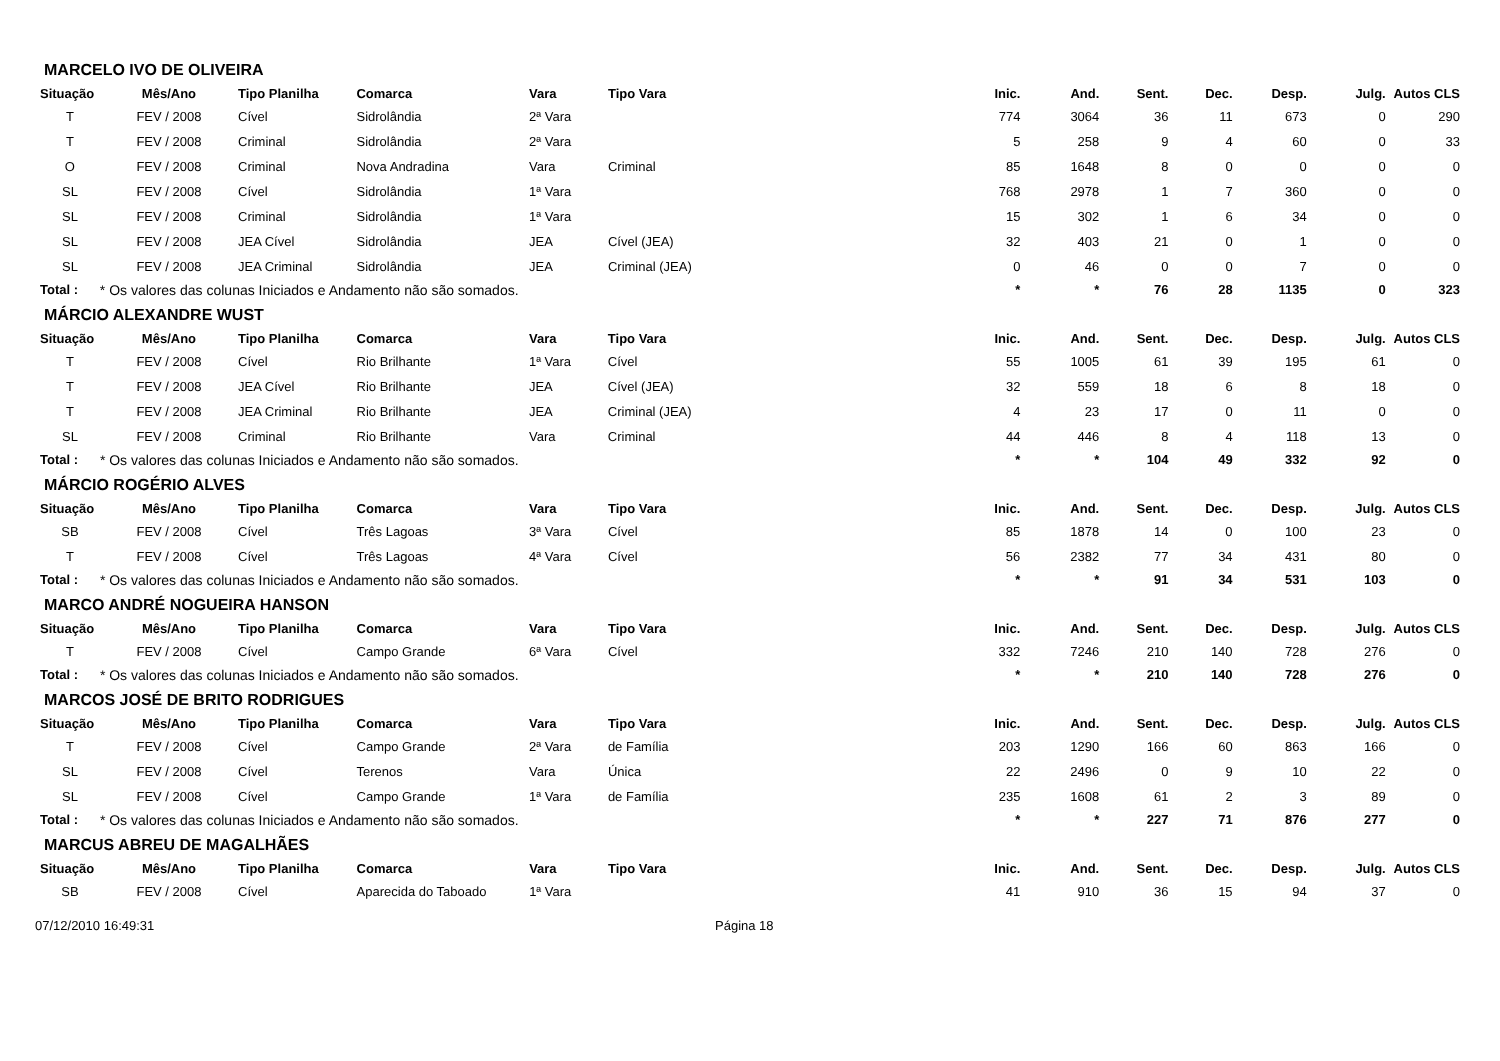MARCELO IVO DE OLIVEIRA
| Situação | Mês/Ano | Tipo Planilha | Comarca | Vara | Tipo Vara | Inic. | And. | Sent. | Dec. | Desp. | Julg. | Autos CLS |
| --- | --- | --- | --- | --- | --- | --- | --- | --- | --- | --- | --- | --- |
| T | FEV / 2008 | Cível | Sidrolândia | 2ª Vara | | 774 | 3064 | 36 | 11 | 673 | 0 | 290 |
| T | FEV / 2008 | Criminal | Sidrolândia | 2ª Vara | | 5 | 258 | 9 | 4 | 60 | 0 | 33 |
| O | FEV / 2008 | Criminal | Nova Andradina | Vara | Criminal | 85 | 1648 | 8 | 0 | 0 | 0 | 0 |
| SL | FEV / 2008 | Cível | Sidrolândia | 1ª Vara | | 768 | 2978 | 1 | 7 | 360 | 0 | 0 |
| SL | FEV / 2008 | Criminal | Sidrolândia | 1ª Vara | | 15 | 302 | 1 | 6 | 34 | 0 | 0 |
| SL | FEV / 2008 | JEA Cível | Sidrolândia | JEA | Cível (JEA) | 32 | 403 | 21 | 0 | 1 | 0 | 0 |
| SL | FEV / 2008 | JEA Criminal | Sidrolândia | JEA | Criminal (JEA) | 0 | 46 | 0 | 0 | 7 | 0 | 0 |
| Total : | * Os valores das colunas Iniciados e Andamento não são somados. | | | | | * | * | 76 | 28 | 1135 | 0 | 323 |
MÁRCIO ALEXANDRE WUST
| Situação | Mês/Ano | Tipo Planilha | Comarca | Vara | Tipo Vara | Inic. | And. | Sent. | Dec. | Desp. | Julg. | Autos CLS |
| --- | --- | --- | --- | --- | --- | --- | --- | --- | --- | --- | --- | --- |
| T | FEV / 2008 | Cível | Rio Brilhante | 1ª Vara | Cível | 55 | 1005 | 61 | 39 | 195 | 61 | 0 |
| T | FEV / 2008 | JEA Cível | Rio Brilhante | JEA | Cível (JEA) | 32 | 559 | 18 | 6 | 8 | 18 | 0 |
| T | FEV / 2008 | JEA Criminal | Rio Brilhante | JEA | Criminal (JEA) | 4 | 23 | 17 | 0 | 11 | 0 | 0 |
| SL | FEV / 2008 | Criminal | Rio Brilhante | Vara | Criminal | 44 | 446 | 8 | 4 | 118 | 13 | 0 |
| Total : | * Os valores das colunas Iniciados e Andamento não são somados. | | | | | * | * | 104 | 49 | 332 | 92 | 0 |
MÁRCIO ROGÉRIO ALVES
| Situação | Mês/Ano | Tipo Planilha | Comarca | Vara | Tipo Vara | Inic. | And. | Sent. | Dec. | Desp. | Julg. | Autos CLS |
| --- | --- | --- | --- | --- | --- | --- | --- | --- | --- | --- | --- | --- |
| SB | FEV / 2008 | Cível | Três Lagoas | 3ª Vara | Cível | 85 | 1878 | 14 | 0 | 100 | 23 | 0 |
| T | FEV / 2008 | Cível | Três Lagoas | 4ª Vara | Cível | 56 | 2382 | 77 | 34 | 431 | 80 | 0 |
| Total : | * Os valores das colunas Iniciados e Andamento não são somados. | | | | | * | * | 91 | 34 | 531 | 103 | 0 |
MARCO ANDRÉ NOGUEIRA HANSON
| Situação | Mês/Ano | Tipo Planilha | Comarca | Vara | Tipo Vara | Inic. | And. | Sent. | Dec. | Desp. | Julg. | Autos CLS |
| --- | --- | --- | --- | --- | --- | --- | --- | --- | --- | --- | --- | --- |
| T | FEV / 2008 | Cível | Campo Grande | 6ª Vara | Cível | 332 | 7246 | 210 | 140 | 728 | 276 | 0 |
| Total : | * Os valores das colunas Iniciados e Andamento não são somados. | | | | | * | * | 210 | 140 | 728 | 276 | 0 |
MARCOS JOSÉ DE BRITO RODRIGUES
| Situação | Mês/Ano | Tipo Planilha | Comarca | Vara | Tipo Vara | Inic. | And. | Sent. | Dec. | Desp. | Julg. | Autos CLS |
| --- | --- | --- | --- | --- | --- | --- | --- | --- | --- | --- | --- | --- |
| T | FEV / 2008 | Cível | Campo Grande | 2ª Vara | de Família | 203 | 1290 | 166 | 60 | 863 | 166 | 0 |
| SL | FEV / 2008 | Cível | Terenos | Vara | Única | 22 | 2496 | 0 | 9 | 10 | 22 | 0 |
| SL | FEV / 2008 | Cível | Campo Grande | 1ª Vara | de Família | 235 | 1608 | 61 | 2 | 3 | 89 | 0 |
| Total : | * Os valores das colunas Iniciados e Andamento não são somados. | | | | | * | * | 227 | 71 | 876 | 277 | 0 |
MARCUS ABREU DE MAGALHÃES
| Situação | Mês/Ano | Tipo Planilha | Comarca | Vara | Tipo Vara | Inic. | And. | Sent. | Dec. | Desp. | Julg. | Autos CLS |
| --- | --- | --- | --- | --- | --- | --- | --- | --- | --- | --- | --- | --- |
| SB | FEV / 2008 | Cível | Aparecida do Taboado | 1ª Vara | | 41 | 910 | 36 | 15 | 94 | 37 | 0 |
07/12/2010 16:49:31 Página 18